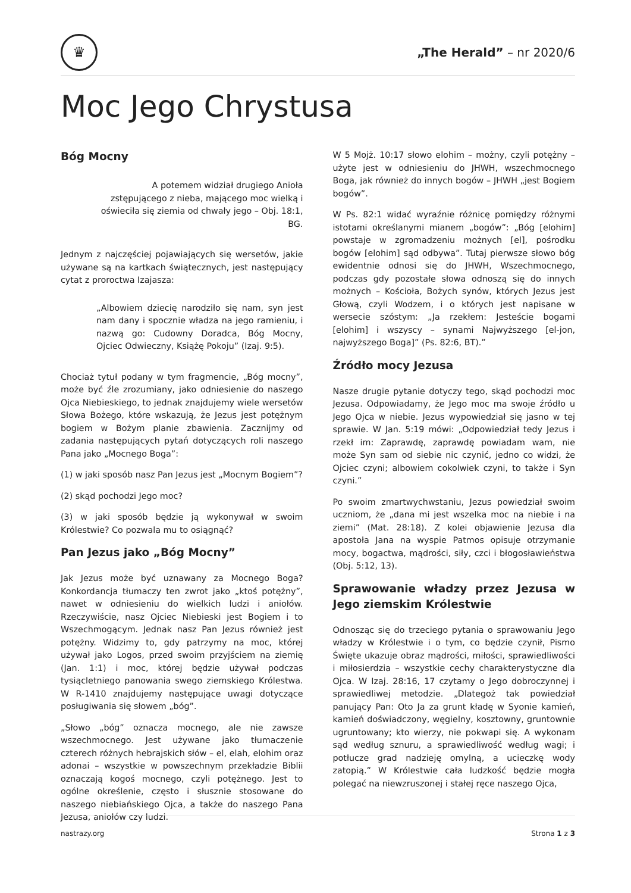♛
„The Herald” – nr 2020/6
Moc Jego Chrystusa
Bóg Mocny
A potemem widział drugiego Anioła zstępującego z nieba, mającego moc wielką i oświeciła się ziemia od chwały jego – Obj. 18:1, BG.
Jednym z najczęściej pojawiających się wersetów, jakie używane są na kartkach świątecznych, jest następujący cytat z proroctwa Izajasza:
„Albowiem dziecię narodziło się nam, syn jest nam dany i spocznie władza na jego ramieniu, i nazwą go: Cudowny Doradca, Bóg Mocny, Ojciec Odwieczny, Książę Pokoju” (Izaj. 9:5).
Chociaż tytuł podany w tym fragmencie, „Bóg mocny”, może być źle zrozumiany, jako odniesienie do naszego Ojca Niebieskiego, to jednak znajdujemy wiele wersetów Słowa Bożego, które wskazują, że Jezus jest potężnym bogiem w Bożym planie zbawienia. Zacznijmy od zadania następujących pytań dotyczących roli naszego Pana jako „Mocnego Boga”:
(1) w jaki sposób nasz Pan Jezus jest „Mocnym Bogiem”?
(2) skąd pochodzi Jego moc?
(3) w jaki sposób będzie ją wykonywał w swoim Królestwie? Co pozwala mu to osiągnąć?
Pan Jezus jako „Bóg Mocny”
Jak Jezus może być uznawany za Mocnego Boga? Konkordancja tłumaczy ten zwrot jako „ktoś potężny”, nawet w odniesieniu do wielkich ludzi i aniołów. Rzeczywiście, nasz Ojciec Niebieski jest Bogiem i to Wszechmogącym. Jednak nasz Pan Jezus również jest potężny. Widzimy to, gdy patrzymy na moc, której używał jako Logos, przed swoim przyjściem na ziemię (Jan. 1:1) i moc, której będzie używał podczas tysiącletniego panowania swego ziemskiego Królestwa. W R-1410 znajdujemy następujące uwagi dotyczące posługiwania się słowem „bóg”.
„Słowo „bóg” oznacza mocnego, ale nie zawsze wszechmocnego. Jest używane jako tłumaczenie czterech różnych hebrajskich słów – el, elah, elohim oraz adonai – wszystkie w powszechnym przekładzie Biblii oznaczają kogoś mocnego, czyli potężnego. Jest to ogólne określenie, często i słusznie stosowane do naszego niebiańskiego Ojca, a także do naszego Pana Jezusa, aniołów czy ludzi.
W 5 Mojż. 10:17 słowo elohim – możny, czyli potężny – użyte jest w odniesieniu do JHWH, wszechmocnego Boga, jak również do innych bogów – JHWH „jest Bogiem bogów”.
W Ps. 82:1 widać wyraźnie różnicę pomiędzy różnymi istotami określanymi mianem „bogów”: „Bóg [elohim] powstaje w zgromadzeniu możnych [el], pośrodku bogów [elohim] sąd odbywa”. Tutaj pierwsze słowo bóg ewidentnie odnosi się do JHWH, Wszechmocnego, podczas gdy pozostałe słowa odnoszą się do innych możnych – Kościoła, Bożych synów, których Jezus jest Głową, czyli Wodzem, i o których jest napisane w wersecie szóstym: „Ja rzekłem: Jesteście bogami [elohim] i wszyscy – synami Najwyższego [el-jon, najwyższego Boga]” (Ps. 82:6, BT).”
Źródło mocy Jezusa
Nasze drugie pytanie dotyczy tego, skąd pochodzi moc Jezusa. Odpowiadamy, że Jego moc ma swoje źródło u Jego Ojca w niebie. Jezus wypowiedział się jasno w tej sprawie. W Jan. 5:19 mówi: „Odpowiedział tedy Jezus i rzekł im: Zaprawdę, zaprawdę powiadam wam, nie może Syn sam od siebie nic czynić, jedno co widzi, że Ojciec czyni; albowiem cokolwiek czyni, to także i Syn czyni.”
Po swoim zmartwychwstaniu, Jezus powiedział swoim uczniom, że „dana mi jest wszelka moc na niebie i na ziemi” (Mat. 28:18). Z kolei objawienie Jezusa dla apostoła Jana na wyspie Patmos opisuje otrzymanie mocy, bogactwa, mądrości, siły, czci i błogosławieństwa (Obj. 5:12, 13).
Sprawowanie władzy przez Jezusa w Jego ziemskim Królestwie
Odnosząc się do trzeciego pytania o sprawowaniu Jego władzy w Królestwie i o tym, co będzie czynił, Pismo Święte ukazuje obraz mądrości, miłości, sprawiedliwości i miłosierdzia – wszystkie cechy charakterystyczne dla Ojca. W Izaj. 28:16, 17 czytamy o Jego dobroczynnej i sprawiedliwej metodzie. „Dlategoż tak powiedział panujący Pan: Oto Ja za grunt kładę w Syonie kamień, kamień doświadczony, węgielny, kosztowny, gruntownie ugruntowany; kto wierzy, nie pokwapi się. A wykonam sąd według sznuru, a sprawiedliwość według wagi; i potłucze grad nadzieję omylną, a ucieczkę wody zatopią.” W Królestwie cała ludzkość będzie mogła polegać na niewzruszonej i stałej ręce naszego Ojca,
nastrazy.org Strona 1 z 3